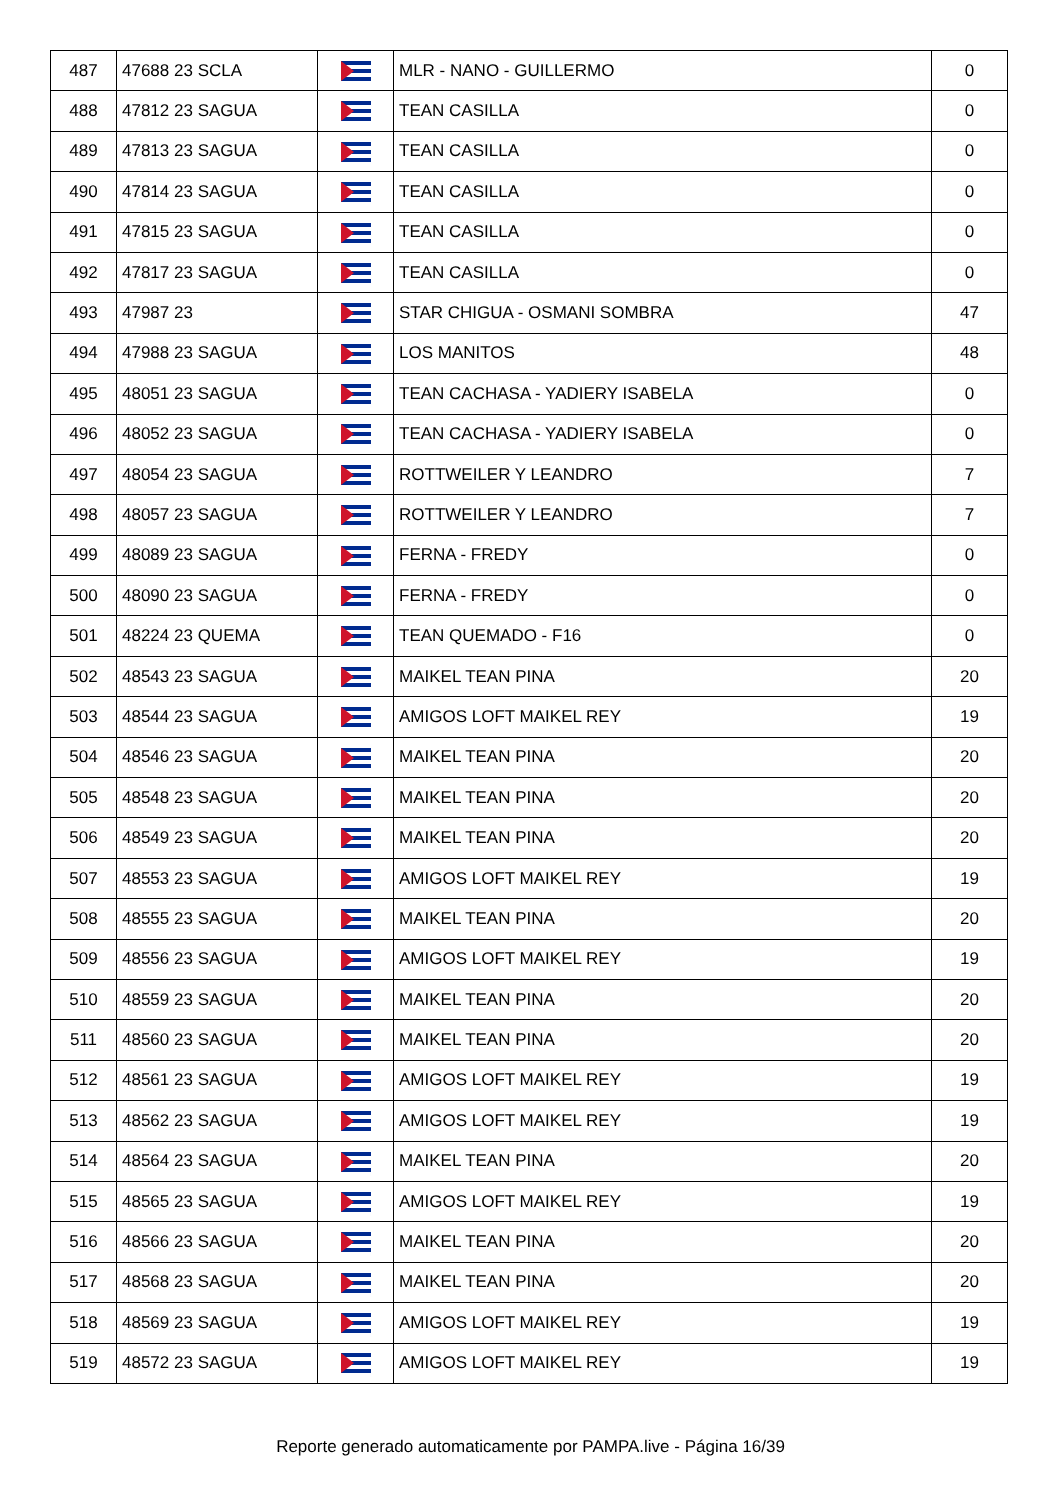| 487 | 47688 23 SCLA | | MLR - NANO - GUILLERMO | 0 |
| 488 | 47812 23 SAGUA | | TEAN CASILLA | 0 |
| 489 | 47813 23 SAGUA | | TEAN CASILLA | 0 |
| 490 | 47814 23 SAGUA | | TEAN CASILLA | 0 |
| 491 | 47815 23 SAGUA | | TEAN CASILLA | 0 |
| 492 | 47817 23 SAGUA | | TEAN CASILLA | 0 |
| 493 | 47987 23 | | STAR CHIGUA - OSMANI SOMBRA | 47 |
| 494 | 47988 23 SAGUA | | LOS MANITOS | 48 |
| 495 | 48051 23 SAGUA | | TEAN CACHASA - YADIERY ISABELA | 0 |
| 496 | 48052 23 SAGUA | | TEAN CACHASA - YADIERY ISABELA | 0 |
| 497 | 48054 23 SAGUA | | ROTTWEILER Y LEANDRO | 7 |
| 498 | 48057 23 SAGUA | | ROTTWEILER Y LEANDRO | 7 |
| 499 | 48089 23 SAGUA | | FERNA - FREDY | 0 |
| 500 | 48090 23 SAGUA | | FERNA - FREDY | 0 |
| 501 | 48224 23 QUEMA | | TEAN QUEMADO - F16 | 0 |
| 502 | 48543 23 SAGUA | | MAIKEL TEAN PINA | 20 |
| 503 | 48544 23 SAGUA | | AMIGOS LOFT MAIKEL REY | 19 |
| 504 | 48546 23 SAGUA | | MAIKEL TEAN PINA | 20 |
| 505 | 48548 23 SAGUA | | MAIKEL TEAN PINA | 20 |
| 506 | 48549 23 SAGUA | | MAIKEL TEAN PINA | 20 |
| 507 | 48553 23 SAGUA | | AMIGOS LOFT MAIKEL REY | 19 |
| 508 | 48555 23 SAGUA | | MAIKEL TEAN PINA | 20 |
| 509 | 48556 23 SAGUA | | AMIGOS LOFT MAIKEL REY | 19 |
| 510 | 48559 23 SAGUA | | MAIKEL TEAN PINA | 20 |
| 511 | 48560 23 SAGUA | | MAIKEL TEAN PINA | 20 |
| 512 | 48561 23 SAGUA | | AMIGOS LOFT MAIKEL REY | 19 |
| 513 | 48562 23 SAGUA | | AMIGOS LOFT MAIKEL REY | 19 |
| 514 | 48564 23 SAGUA | | MAIKEL TEAN PINA | 20 |
| 515 | 48565 23 SAGUA | | AMIGOS LOFT MAIKEL REY | 19 |
| 516 | 48566 23 SAGUA | | MAIKEL TEAN PINA | 20 |
| 517 | 48568 23 SAGUA | | MAIKEL TEAN PINA | 20 |
| 518 | 48569 23 SAGUA | | AMIGOS LOFT MAIKEL REY | 19 |
| 519 | 48572 23 SAGUA | | AMIGOS LOFT MAIKEL REY | 19 |
Reporte generado automaticamente por PAMPA.live - Página 16/39